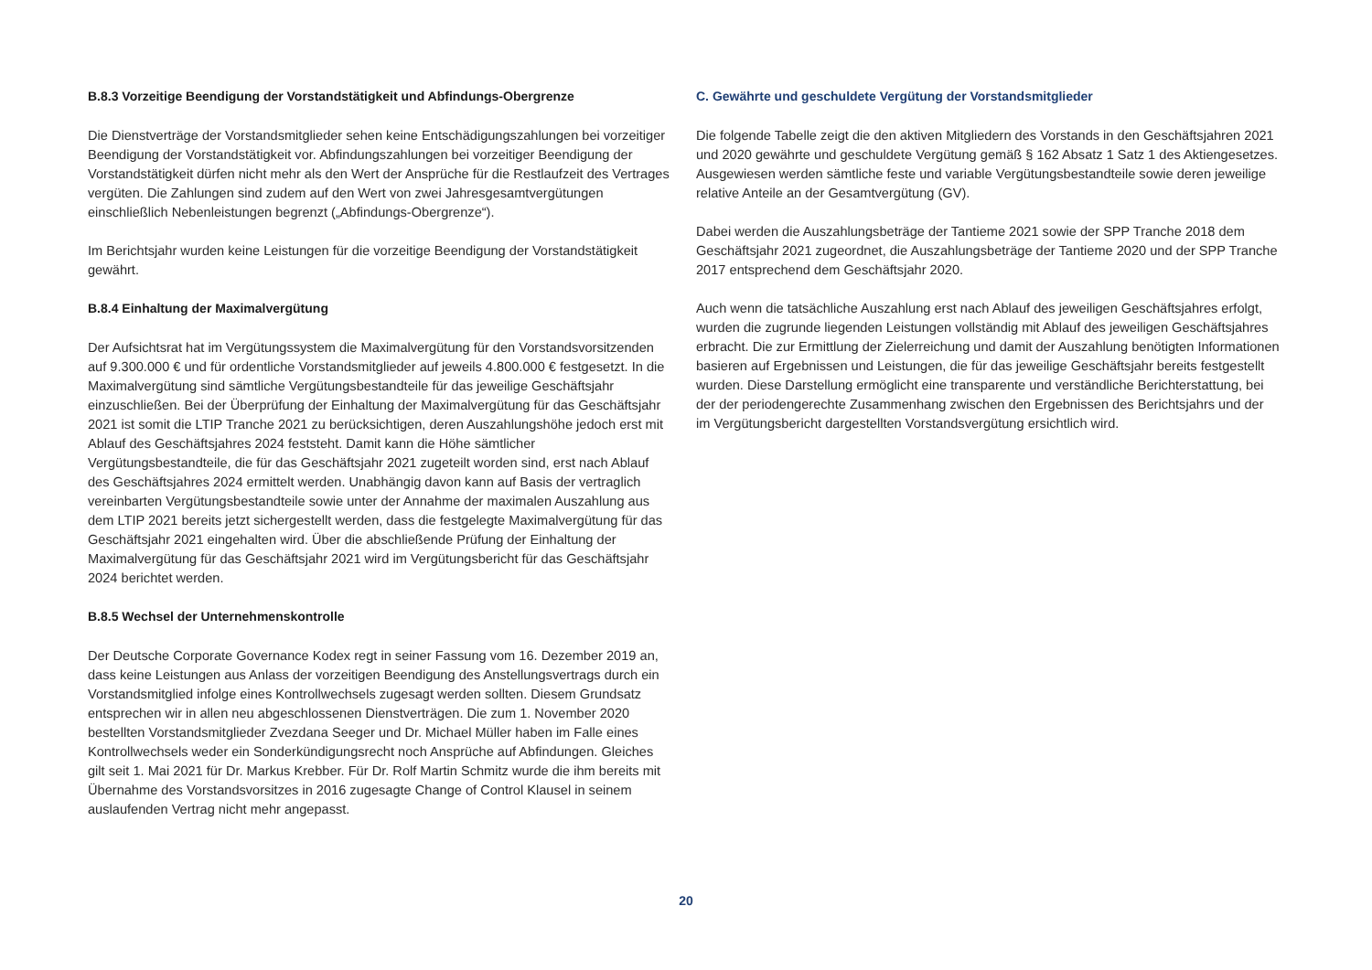B.8.3 Vorzeitige Beendigung der Vorstandstätigkeit und Abfindungs-Obergrenze
Die Dienstverträge der Vorstandsmitglieder sehen keine Entschädigungszahlungen bei vorzeitiger Beendigung der Vorstandstätigkeit vor. Abfindungszahlungen bei vorzeitiger Beendigung der Vorstandstätigkeit dürfen nicht mehr als den Wert der Ansprüche für die Restlaufzeit des Vertrages vergüten. Die Zahlungen sind zudem auf den Wert von zwei Jahresgesamtvergütungen einschließlich Nebenleistungen begrenzt („Abfindungs-Obergrenze“).
Im Berichtsjahr wurden keine Leistungen für die vorzeitige Beendigung der Vorstandstätigkeit gewährt.
B.8.4 Einhaltung der Maximalvergütung
Der Aufsichtsrat hat im Vergütungssystem die Maximalvergütung für den Vorstandsvorsitzenden auf 9.300.000 € und für ordentliche Vorstandsmitglieder auf jeweils 4.800.000 € festgesetzt. In die Maximalvergütung sind sämtliche Vergütungsbestandteile für das jeweilige Geschäftsjahr einzuschließen. Bei der Überprüfung der Einhaltung der Maximalvergütung für das Geschäftsjahr 2021 ist somit die LTIP Tranche 2021 zu berücksichtigen, deren Auszahlungshöhe jedoch erst mit Ablauf des Geschäftsjahres 2024 feststeht. Damit kann die Höhe sämtlicher Vergütungsbestandteile, die für das Geschäftsjahr 2021 zugeteilt worden sind, erst nach Ablauf des Geschäftsjahres 2024 ermittelt werden. Unabhängig davon kann auf Basis der vertraglich vereinbarten Vergütungsbestandteile sowie unter der Annahme der maximalen Auszahlung aus dem LTIP 2021 bereits jetzt sichergestellt werden, dass die festgelegte Maximalvergütung für das Geschäftsjahr 2021 eingehalten wird. Über die abschließende Prüfung der Einhaltung der Maximalvergütung für das Geschäftsjahr 2021 wird im Vergütungsbericht für das Geschäftsjahr 2024 berichtet werden.
B.8.5 Wechsel der Unternehmenskontrolle
Der Deutsche Corporate Governance Kodex regt in seiner Fassung vom 16. Dezember 2019 an, dass keine Leistungen aus Anlass der vorzeitigen Beendigung des Anstellungsvertrags durch ein Vorstandsmitglied infolge eines Kontrollwechsels zugesagt werden sollten. Diesem Grundsatz entsprechen wir in allen neu abgeschlossenen Dienstverträgen. Die zum 1. November 2020 bestellten Vorstandsmitglieder Zvezdana Seeger und Dr. Michael Müller haben im Falle eines Kontrollwechsels weder ein Sonderkündigungsrecht noch Ansprüche auf Abfindungen. Gleiches gilt seit 1. Mai 2021 für Dr. Markus Krebber. Für Dr. Rolf Martin Schmitz wurde die ihm bereits mit Übernahme des Vorstandsvorsitzes in 2016 zugesagte Change of Control Klausel in seinem auslaufenden Vertrag nicht mehr angepasst.
C. Gewährte und geschuldete Vergütung der Vorstandsmitglieder
Die folgende Tabelle zeigt die den aktiven Mitgliedern des Vorstands in den Geschäftsjahren 2021 und 2020 gewährte und geschuldete Vergütung gemäß § 162 Absatz 1 Satz 1 des Aktiengesetzes. Ausgewiesen werden sämtliche feste und variable Vergütungsbestandteile sowie deren jeweilige relative Anteile an der Gesamtvergütung (GV).
Dabei werden die Auszahlungsbeträge der Tantieme 2021 sowie der SPP Tranche 2018 dem Geschäftsjahr 2021 zugeordnet, die Auszahlungsbeträge der Tantieme 2020 und der SPP Tranche 2017 entsprechend dem Geschäftsjahr 2020.
Auch wenn die tatsächliche Auszahlung erst nach Ablauf des jeweiligen Geschäftsjahres erfolgt, wurden die zugrunde liegenden Leistungen vollständig mit Ablauf des jeweiligen Geschäftsjahres erbracht. Die zur Ermittlung der Zielerreichung und damit der Auszahlung benötigten Informationen basieren auf Ergebnissen und Leistungen, die für das jeweilige Geschäftsjahr bereits festgestellt wurden. Diese Darstellung ermöglicht eine transparente und verständliche Berichterstattung, bei der der periodengerechte Zusammenhang zwischen den Ergebnissen des Berichtsjahrs und der im Vergütungsbericht dargestellten Vorstandsvergütung ersichtlich wird.
20